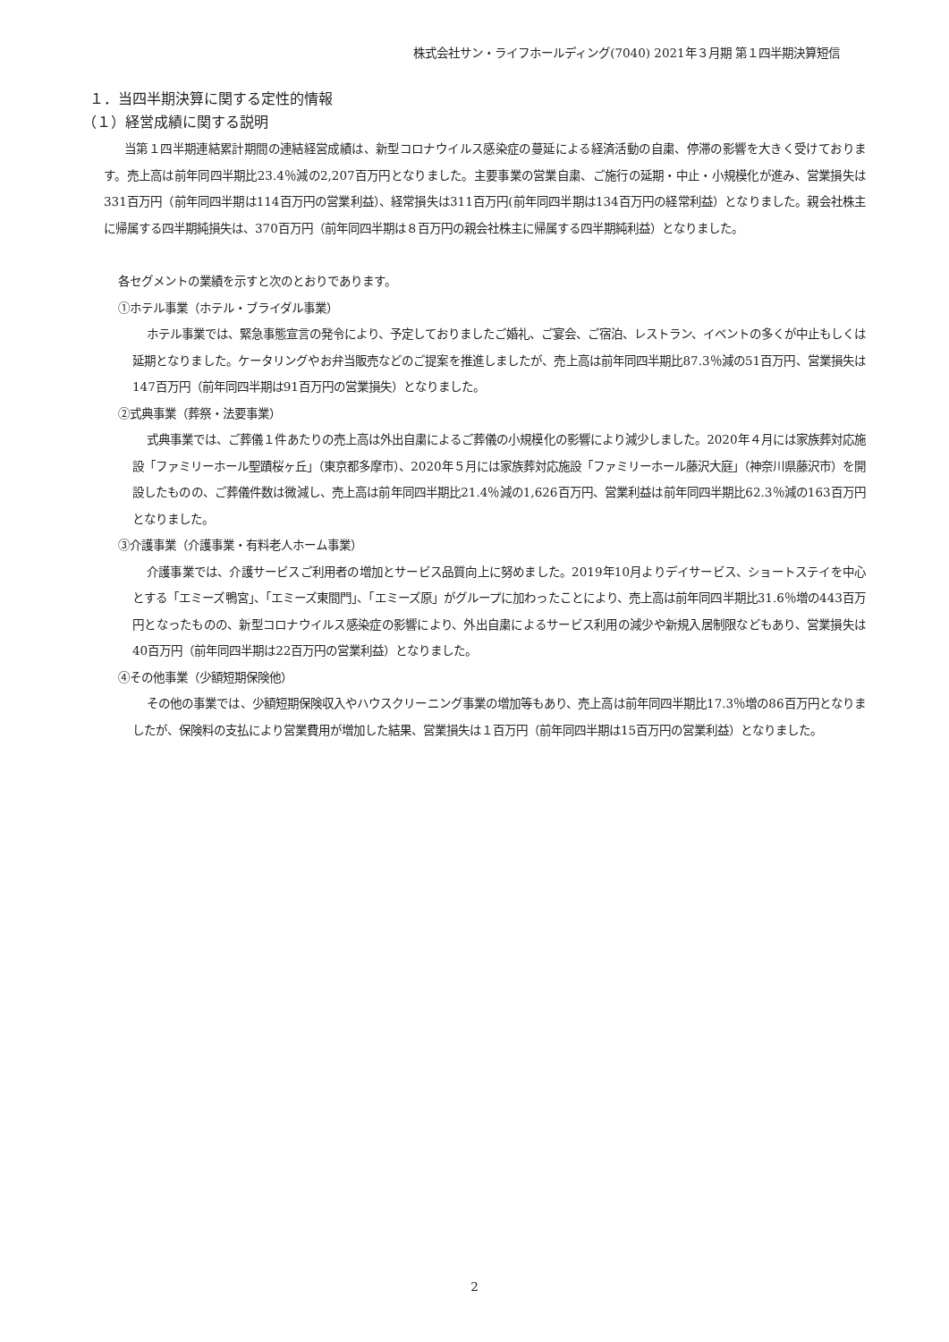株式会社サン・ライフホールディング(7040) 2021年３月期 第１四半期決算短信
１．当四半期決算に関する定性的情報
（１）経営成績に関する説明
当第１四半期連結累計期間の連結経営成績は、新型コロナウイルス感染症の蔓延による経済活動の自粛、停滞の影響を大きく受けております。売上高は前年同四半期比23.4％減の2,207百万円となりました。主要事業の営業自粛、ご施行の延期・中止・小規模化が進み、営業損失は331百万円（前年同四半期は114百万円の営業利益）、経常損失は311百万円(前年同四半期は134百万円の経常利益）となりました。親会社株主に帰属する四半期純損失は、370百万円（前年同四半期は８百万円の親会社株主に帰属する四半期純利益）となりました。
各セグメントの業績を示すと次のとおりであります。
①ホテル事業（ホテル・ブライダル事業）
ホテル事業では、緊急事態宣言の発令により、予定しておりましたご婚礼、ご宴会、ご宿泊、レストラン、イベントの多くが中止もしくは延期となりました。ケータリングやお弁当販売などのご提案を推進しましたが、売上高は前年同四半期比87.3％減の51百万円、営業損失は147百万円（前年同四半期は91百万円の営業損失）となりました。
②式典事業（葬祭・法要事業）
式典事業では、ご葬儀１件あたりの売上高は外出自粛によるご葬儀の小規模化の影響により減少しました。2020年４月には家族葬対応施設「ファミリーホール聖蹟桜ヶ丘」（東京都多摩市）、2020年５月には家族葬対応施設「ファミリーホール藤沢大庭」（神奈川県藤沢市）を開設したものの、ご葬儀件数は微減し、売上高は前年同四半期比21.4％減の1,626百万円、営業利益は前年同四半期比62.3％減の163百万円となりました。
③介護事業（介護事業・有料老人ホーム事業）
介護事業では、介護サービスご利用者の増加とサービス品質向上に努めました。2019年10月よりデイサービス、ショートステイを中心とする「エミーズ鴨宮」、「エミーズ東間門」、「エミーズ原」がグループに加わったことにより、売上高は前年同四半期比31.6％増の443百万円となったものの、新型コロナウイルス感染症の影響により、外出自粛によるサービス利用の減少や新規入居制限などもあり、営業損失は40百万円（前年同四半期は22百万円の営業利益）となりました。
④その他事業（少額短期保険他）
その他の事業では、少額短期保険収入やハウスクリーニング事業の増加等もあり、売上高は前年同四半期比17.3％増の86百万円となりましたが、保険料の支払により営業費用が増加した結果、営業損失は１百万円（前年同四半期は15百万円の営業利益）となりました。
2